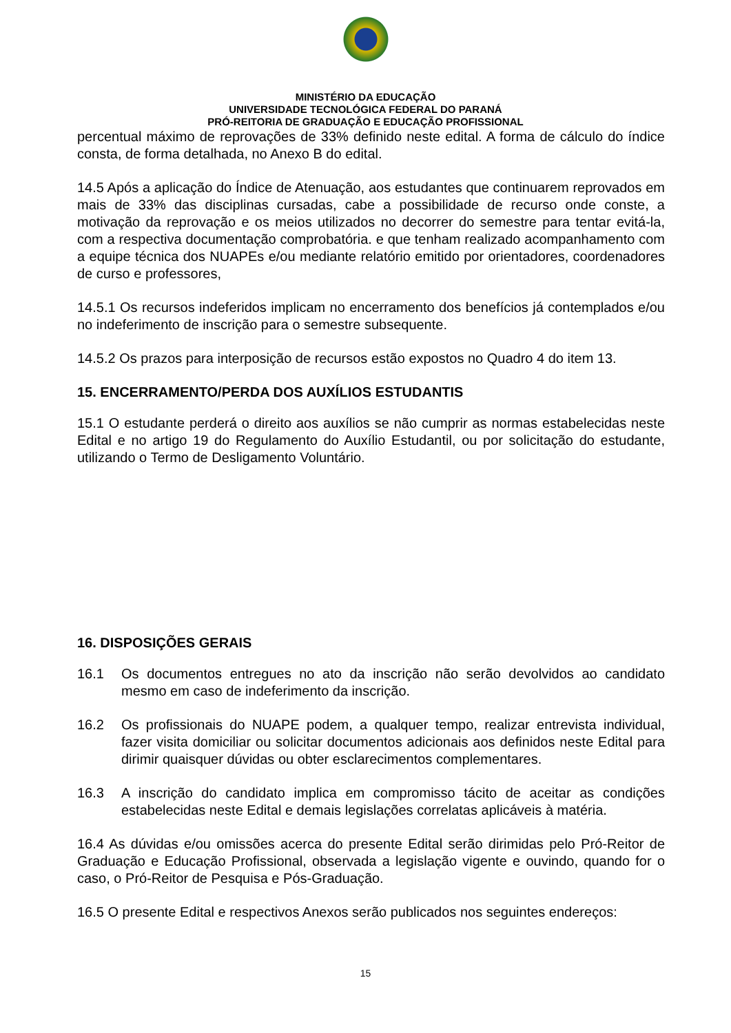MINISTÉRIO DA EDUCAÇÃO
UNIVERSIDADE TECNOLÓGICA FEDERAL DO PARANÁ
PRÓ-REITORIA DE GRADUAÇÃO E EDUCAÇÃO PROFISSIONAL
percentual máximo de reprovações de 33% definido neste edital. A forma de cálculo do índice consta, de forma detalhada, no Anexo B do edital.
14.5 Após a aplicação do Índice de Atenuação, aos estudantes que continuarem reprovados em mais de 33% das disciplinas cursadas, cabe a possibilidade de recurso onde conste, a motivação da reprovação e os meios utilizados no decorrer do semestre para tentar evitá-la, com a respectiva documentação comprobatória. e que tenham realizado acompanhamento com a equipe técnica dos NUAPEs e/ou mediante relatório emitido por orientadores, coordenadores de curso e professores,
14.5.1 Os recursos indeferidos implicam no encerramento dos benefícios já contemplados e/ou no indeferimento de inscrição para o semestre subsequente.
14.5.2 Os prazos para interposição de recursos estão expostos no Quadro 4 do item 13.
15. ENCERRAMENTO/PERDA DOS AUXÍLIOS ESTUDANTIS
15.1 O estudante perderá o direito aos auxílios se não cumprir as normas estabelecidas neste Edital e no artigo 19 do Regulamento do Auxílio Estudantil, ou por solicitação do estudante, utilizando o Termo de Desligamento Voluntário.
16. DISPOSIÇÕES GERAIS
16.1 Os documentos entregues no ato da inscrição não serão devolvidos ao candidato mesmo em caso de indeferimento da inscrição.
16.2 Os profissionais do NUAPE podem, a qualquer tempo, realizar entrevista individual, fazer visita domiciliar ou solicitar documentos adicionais aos definidos neste Edital para dirimir quaisquer dúvidas ou obter esclarecimentos complementares.
16.3 A inscrição do candidato implica em compromisso tácito de aceitar as condições estabelecidas neste Edital e demais legislações correlatas aplicáveis à matéria.
16.4 As dúvidas e/ou omissões acerca do presente Edital serão dirimidas pelo Pró-Reitor de Graduação e Educação Profissional, observada a legislação vigente e ouvindo, quando for o caso, o Pró-Reitor de Pesquisa e Pós-Graduação.
16.5 O presente Edital e respectivos Anexos serão publicados nos seguintes endereços:
15